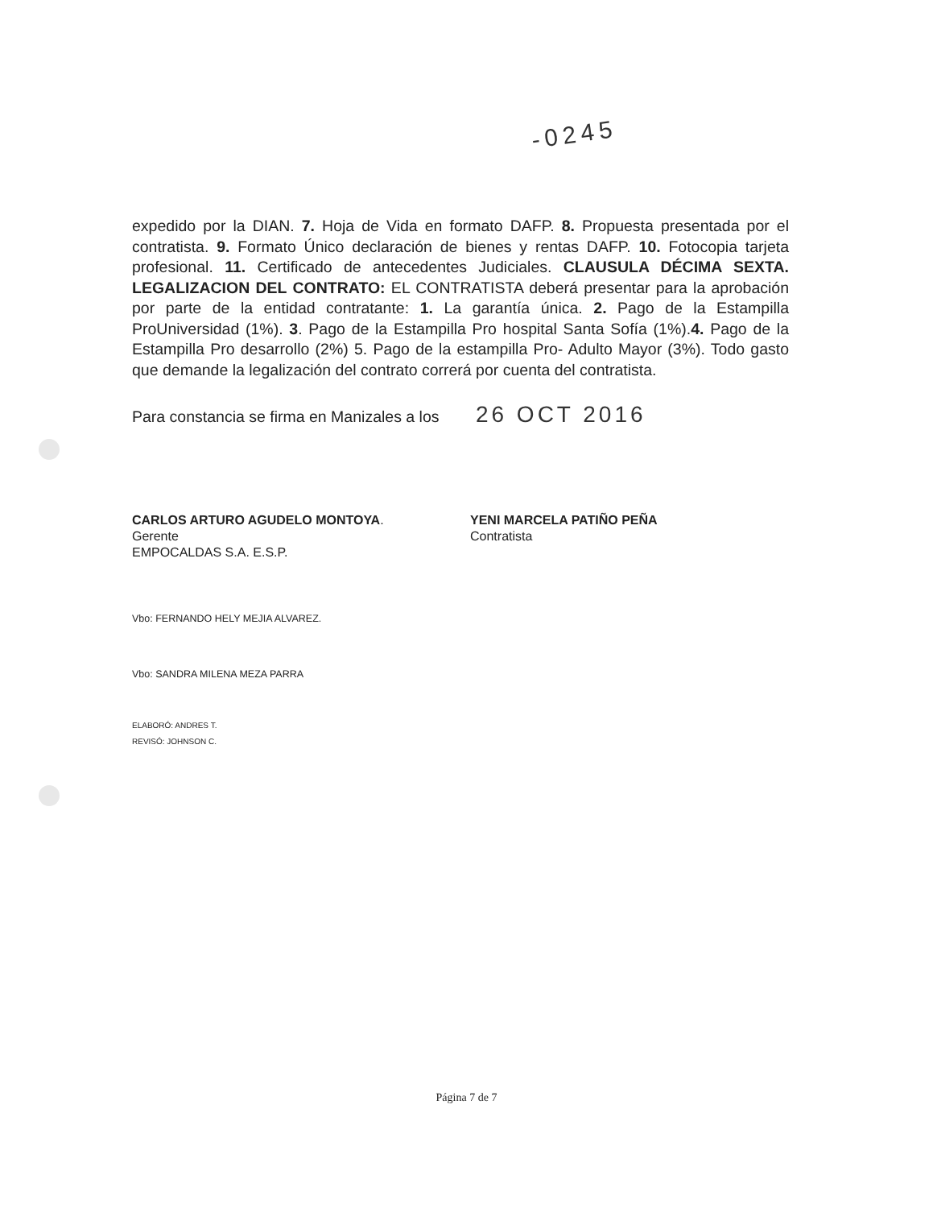-0245
expedido por la DIAN. 7. Hoja de Vida en formato DAFP. 8. Propuesta presentada por el contratista. 9. Formato Único declaración de bienes y rentas DAFP. 10. Fotocopia tarjeta profesional. 11. Certificado de antecedentes Judiciales. CLAUSULA DÉCIMA SEXTA. LEGALIZACION DEL CONTRATO: EL CONTRATISTA deberá presentar para la aprobación por parte de la entidad contratante: 1. La garantía única. 2. Pago de la Estampilla ProUniversidad (1%). 3. Pago de la Estampilla Pro hospital Santa Sofía (1%).4. Pago de la Estampilla Pro desarrollo (2%) 5. Pago de la estampilla Pro- Adulto Mayor (3%). Todo gasto que demande la legalización del contrato correrá por cuenta del contratista.
Para constancia se firma en Manizales a los 26 OCT 2016
CARLOS ARTURO AGUDELO MONTOYA.
Gerente
EMPOCALDAS S.A. E.S.P.
YENI MARCELA PATIÑO PEÑA
Contratista
Vbo: FERNANDO HELY MEJIA ALVAREZ.
Vbo: SANDRA MILENA MEZA PARRA
ELABORÓ: ANDRES T.
REVISÓ: JOHNSON C.
Página 7 de 7